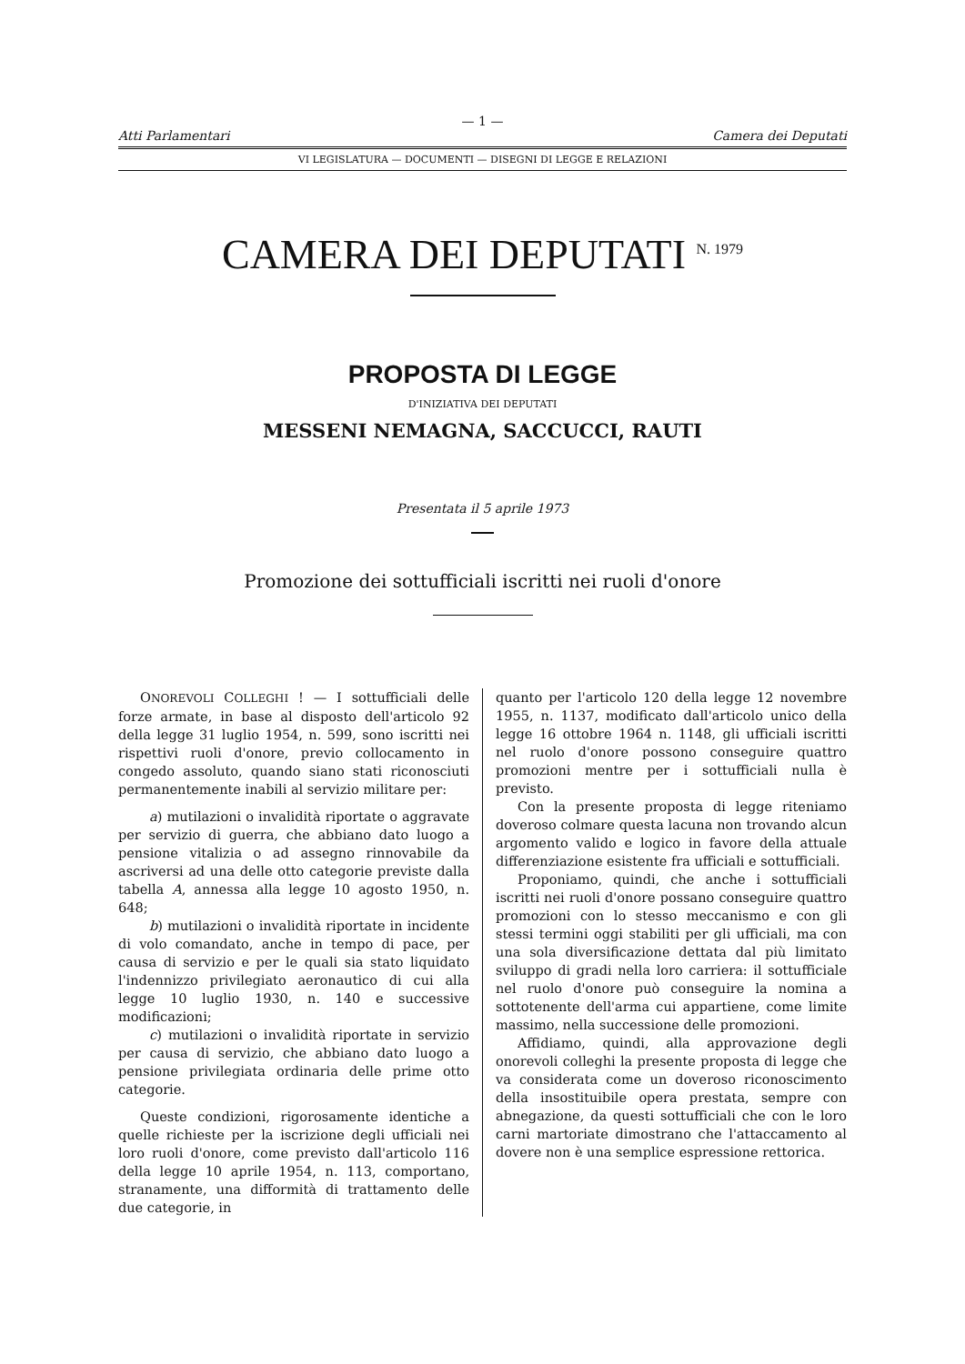— 1 —
Atti Parlamentari Camera dei Deputati
VI LEGISLATURA — DOCUMENTI — DISEGNI DI LEGGE E RELAZIONI
CAMERA DEI DEPUTATI <sup>N. 1979</sup>
PROPOSTA DI LEGGE
D'INIZIATIVA DEI DEPUTATI
MESSENI NEMAGNA, SACCUCCI, RAUTI
Presentata il 5 aprile 1973
Promozione dei sottufficiali iscritti nei ruoli d'onore
ONOREVOLI COLLEGHI ! — I sottufficiali delle forze armate, in base al disposto dell'articolo 92 della legge 31 luglio 1954, n. 599, sono iscritti nei rispettivi ruoli d'onore, previo collocamento in congedo assoluto, quando siano stati riconosciuti permanentemente inabili al servizio militare per:
a) mutilazioni o invalidità riportate o aggravate per servizio di guerra, che abbiano dato luogo a pensione vitalizia o ad assegno rinnovabile da ascriversi ad una delle otto categorie previste dalla tabella A, annessa alla legge 10 agosto 1950, n. 648;
b) mutilazioni o invalidità riportate in incidente di volo comandato, anche in tempo di pace, per causa di servizio e per le quali sia stato liquidato l'indennizzo privilegiato aeronautico di cui alla legge 10 luglio 1930, n. 140 e successive modificazioni;
c) mutilazioni o invalidità riportate in servizio per causa di servizio, che abbiano dato luogo a pensione privilegiata ordinaria delle prime otto categorie.
Queste condizioni, rigorosamente identiche a quelle richieste per la iscrizione degli ufficiali nei loro ruoli d'onore, come previsto dall'articolo 116 della legge 10 aprile 1954, n. 113, comportano, stranamente, una difformità di trattamento delle due categorie, in
quanto per l'articolo 120 della legge 12 novembre 1955, n. 1137, modificato dall'articolo unico della legge 16 ottobre 1964 n. 1148, gli ufficiali iscritti nel ruolo d'onore possono conseguire quattro promozioni mentre per i sottufficiali nulla è previsto.
Con la presente proposta di legge riteniamo doveroso colmare questa lacuna non trovando alcun argomento valido e logico in favore della attuale differenziazione esistente fra ufficiali e sottufficiali.
Proponiamo, quindi, che anche i sottufficiali iscritti nei ruoli d'onore possano conseguire quattro promozioni con lo stesso meccanismo e con gli stessi termini oggi stabiliti per gli ufficiali, ma con una sola diversificazione dettata dal più limitato sviluppo di gradi nella loro carriera: il sottufficiale nel ruolo d'onore può conseguire la nomina a sottotenente dell'arma cui appartiene, come limite massimo, nella successione delle promozioni.
Affidiamo, quindi, alla approvazione degli onorevoli colleghi la presente proposta di legge che va considerata come un doveroso riconoscimento della insostituibile opera prestata, sempre con abnegazione, da questi sottufficiali che con le loro carni martoriate dimostrano che l'attaccamento al dovere non è una semplice espressione rettorica.